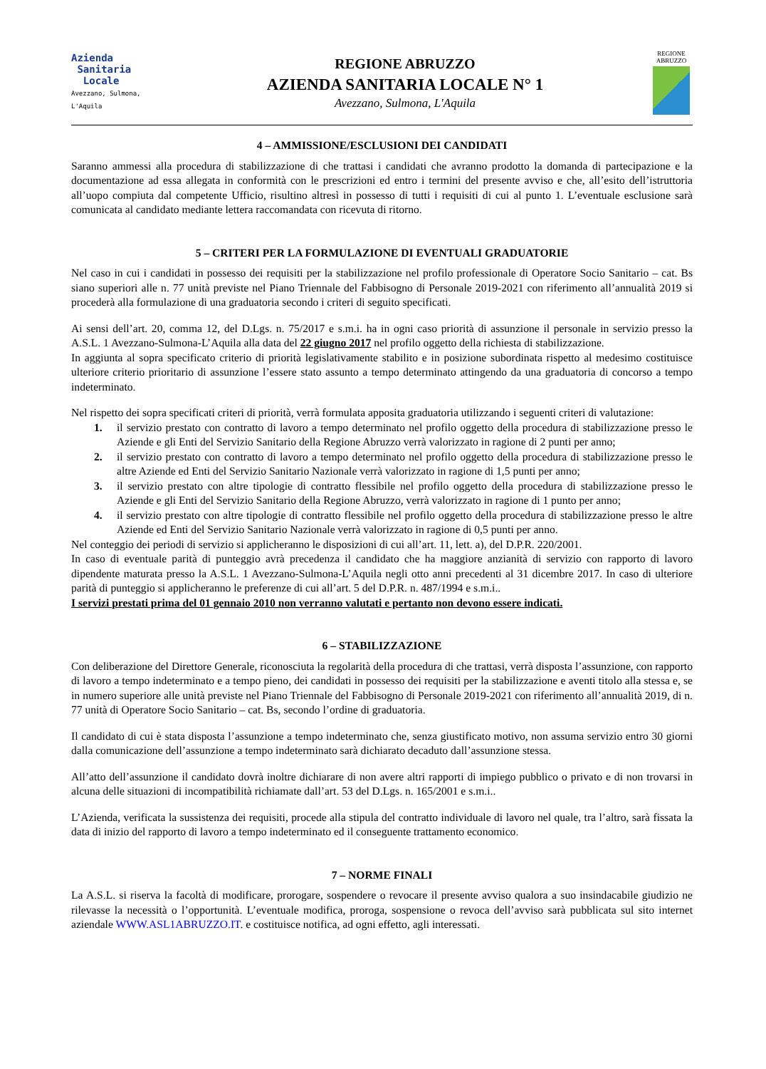Azienda
Sanitaria
Locale
Avezzano, Sulmona, L'Aquila
REGIONE ABRUZZO
AZIENDA SANITARIA LOCALE N° 1
Avezzano, Sulmona, L'Aquila
REGIONE
ABRUZZO
4 – AMMISSIONE/ESCLUSIONI DEI CANDIDATI
Saranno ammessi alla procedura di stabilizzazione di che trattasi i candidati che avranno prodotto la domanda di partecipazione e la documentazione ad essa allegata in conformità con le prescrizioni ed entro i termini del presente avviso e che, all’esito dell’istruttoria all’uopo compiuta dal competente Ufficio, risultino altresì in possesso di tutti i requisiti di cui al punto 1. L’eventuale esclusione sarà comunicata al candidato mediante lettera raccomandata con ricevuta di ritorno.
5 – CRITERI PER LA FORMULAZIONE DI EVENTUALI GRADUATORIE
Nel caso in cui i candidati in possesso dei requisiti per la stabilizzazione nel profilo professionale di Operatore Socio Sanitario – cat. Bs siano superiori alle n. 77 unità previste nel Piano Triennale del Fabbisogno di Personale 2019-2021 con riferimento all’annualità 2019 si procederà alla formulazione di una graduatoria secondo i criteri di seguito specificati.
Ai sensi dell’art. 20, comma 12, del D.Lgs. n. 75/2017 e s.m.i. ha in ogni caso priorità di assunzione il personale in servizio presso la A.S.L. 1 Avezzano-Sulmona-L’Aquila alla data del 22 giugno 2017 nel profilo oggetto della richiesta di stabilizzazione.
In aggiunta al sopra specificato criterio di priorità legislativamente stabilito e in posizione subordinata rispetto al medesimo costituisce ulteriore criterio prioritario di assunzione l’essere stato assunto a tempo determinato attingendo da una graduatoria di concorso a tempo indeterminato.
Nel rispetto dei sopra specificati criteri di priorità, verrà formulata apposita graduatoria utilizzando i seguenti criteri di valutazione:
1. il servizio prestato con contratto di lavoro a tempo determinato nel profilo oggetto della procedura di stabilizzazione presso le Aziende e gli Enti del Servizio Sanitario della Regione Abruzzo verrà valorizzato in ragione di 2 punti per anno;
2. il servizio prestato con contratto di lavoro a tempo determinato nel profilo oggetto della procedura di stabilizzazione presso le altre Aziende ed Enti del Servizio Sanitario Nazionale verrà valorizzato in ragione di 1,5 punti per anno;
3. il servizio prestato con altre tipologie di contratto flessibile nel profilo oggetto della procedura di stabilizzazione presso le Aziende e gli Enti del Servizio Sanitario della Regione Abruzzo, verrà valorizzato in ragione di 1 punto per anno;
4. il servizio prestato con altre tipologie di contratto flessibile nel profilo oggetto della procedura di stabilizzazione presso le altre Aziende ed Enti del Servizio Sanitario Nazionale verrà valorizzato in ragione di 0,5 punti per anno.
Nel conteggio dei periodi di servizio si applicheranno le disposizioni di cui all’art. 11, lett. a), del D.P.R. 220/2001.
In caso di eventuale parità di punteggio avrà precedenza il candidato che ha maggiore anzianità di servizio con rapporto di lavoro dipendente maturata presso la A.S.L. 1 Avezzano-Sulmona-L’Aquila negli otto anni precedenti al 31 dicembre 2017. In caso di ulteriore parità di punteggio si applicheranno le preferenze di cui all’art. 5 del D.P.R. n. 487/1994 e s.m.i..
I servizi prestati prima del 01 gennaio 2010 non verranno valutati e pertanto non devono essere indicati.
6 – STABILIZZAZIONE
Con deliberazione del Direttore Generale, riconosciuta la regolarità della procedura di che trattasi, verrà disposta l’assunzione, con rapporto di lavoro a tempo indeterminato e a tempo pieno, dei candidati in possesso dei requisiti per la stabilizzazione e aventi titolo alla stessa e, se in numero superiore alle unità previste nel Piano Triennale del Fabbisogno di Personale 2019-2021 con riferimento all’annualità 2019, di n. 77 unità di Operatore Socio Sanitario – cat. Bs, secondo l’ordine di graduatoria.
Il candidato di cui è stata disposta l’assunzione a tempo indeterminato che, senza giustificato motivo, non assuma servizio entro 30 giorni dalla comunicazione dell’assunzione a tempo indeterminato sarà dichiarato decaduto dall’assunzione stessa.
All’atto dell’assunzione il candidato dovrà inoltre dichiarare di non avere altri rapporti di impiego pubblico o privato e di non trovarsi in alcuna delle situazioni di incompatibilità richiamate dall’art. 53 del D.Lgs. n. 165/2001 e s.m.i..
L’Azienda, verificata la sussistenza dei requisiti, procede alla stipula del contratto individuale di lavoro nel quale, tra l’altro, sarà fissata la data di inizio del rapporto di lavoro a tempo indeterminato ed il conseguente trattamento economico.
7 – NORME FINALI
La A.S.L. si riserva la facoltà di modificare, prorogare, sospendere o revocare il presente avviso qualora a suo insindacabile giudizio ne rilevasse la necessità o l’opportunità. L’eventuale modifica, proroga, sospensione o revoca dell’avviso sarà pubblicata sul sito internet aziendale WWW.ASL1ABRUZZO.IT. e costituisce notifica, ad ogni effetto, agli interessati.